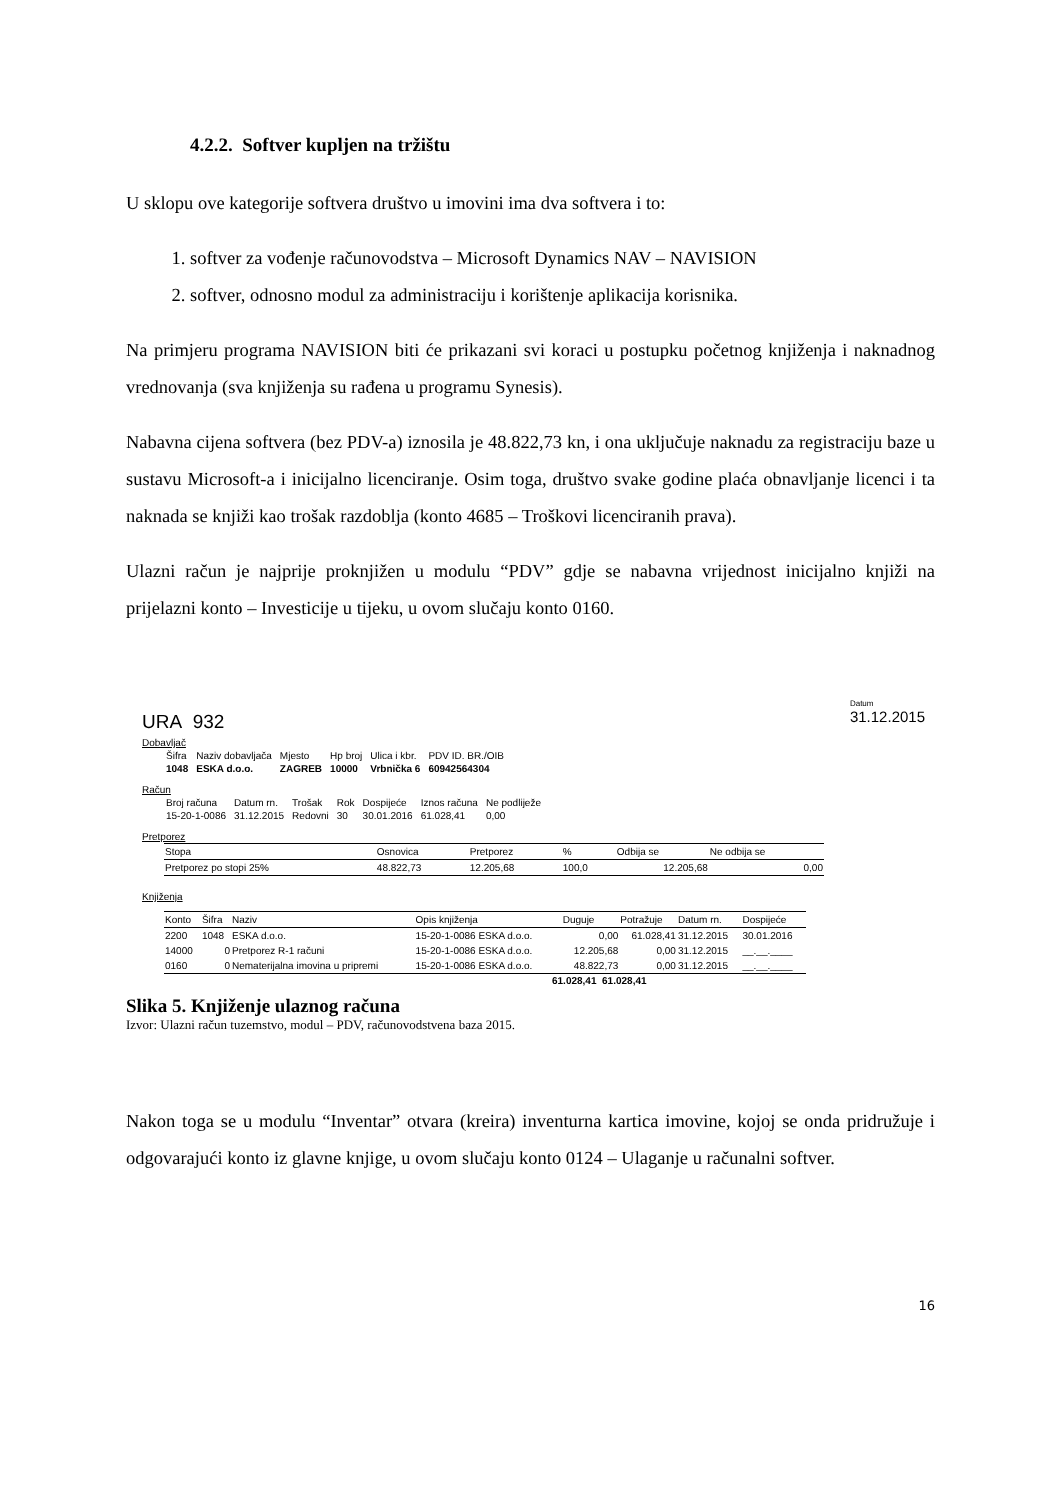4.2.2. Softver kupljen na tržištu
U sklopu ove kategorije softvera društvo u imovini ima dva softvera i to:
1. softver za vođenje računovodstva – Microsoft Dynamics NAV – NAVISION
2. softver, odnosno modul za administraciju i korištenje aplikacija korisnika.
Na primjeru programa NAVISION biti će prikazani svi koraci u postupku početnog knjiženja i naknadnog vrednovanja (sva knjiženja su rađena u programu Synesis).
Nabavna cijena softvera (bez PDV-a) iznosila je 48.822,73 kn, i ona uključuje naknadu za registraciju baze u sustavu Microsoft-a i inicijalno licenciranje. Osim toga, društvo svake godine plaća obnavljanje licenci i ta naknada se knjiži kao trošak razdoblja (konto 4685 – Troškovi licenciranih prava).
Ulazni račun je najprije proknjižen u modulu “PDV” gdje se nabavna vrijednost inicijalno knjiži na prijelazni konto – Investicije u tijeku, u ovom slučaju konto 0160.
URA 932
Datum
31.12.2015
Dobavljač
| Šifra | Naziv dobavljača | Mjesto | Hp broj | Ulica i kbr. | PDV ID. BR./OIB |
| 1048 | ESKA d.o.o. | ZAGREB | 10000 | Vrbnička 6 | 60942564304 |
Račun
| Broj računa | Datum rn. | Trošak | Rok | Dospijeće | Iznos računa | Ne podliježe |
| 15-20-1-0086 | 31.12.2015 | Redovni | 30 | 30.01.2016 | 61.028,41 | 0,00 |
Pretporez
| Stopa | Osnovica | Pretporez | % | Odbija se | Ne odbija se |
| --- | --- | --- | --- | --- | --- |
| Pretporez po stopi 25% | 48.822,73 | 12.205,68 | 100,0 | 12.205,68 | 0,00 |
Knjiženja
| Konto | Šifra | Naziv | Opis knjiženja | Duguje | Potražuje | Datum rn. | Dospijeće |
| --- | --- | --- | --- | --- | --- | --- | --- |
| 2200 | 1048 | ESKA d.o.o. | 15-20-1-0086 ESKA d.o.o. | 0,00 | 61.028,41 | 31.12.2015 | 30.01.2016 |
| 14000 | 0 | Pretporez R-1 računi | 15-20-1-0086 ESKA d.o.o. | 12.205,68 | 0,00 | 31.12.2015 | __.__.____ |
| 0160 | 0 | Nematerijalna imovina u pripremi | 15-20-1-0086 ESKA d.o.o. | 48.822,73 | 0,00 | 31.12.2015 | __.__.____ |
61.028,41 61.028,41
Slika 5. Knjiženje ulaznog računa
Izvor: Ulazni račun tuzemstvo, modul – PDV, računovodstvena baza 2015.
Nakon toga se u modulu “Inventar” otvara (kreira) inventurna kartica imovine, kojoj se onda pridružuje i odgovarajući konto iz glavne knjige, u ovom slučaju konto 0124 – Ulaganje u računalni softver.
16